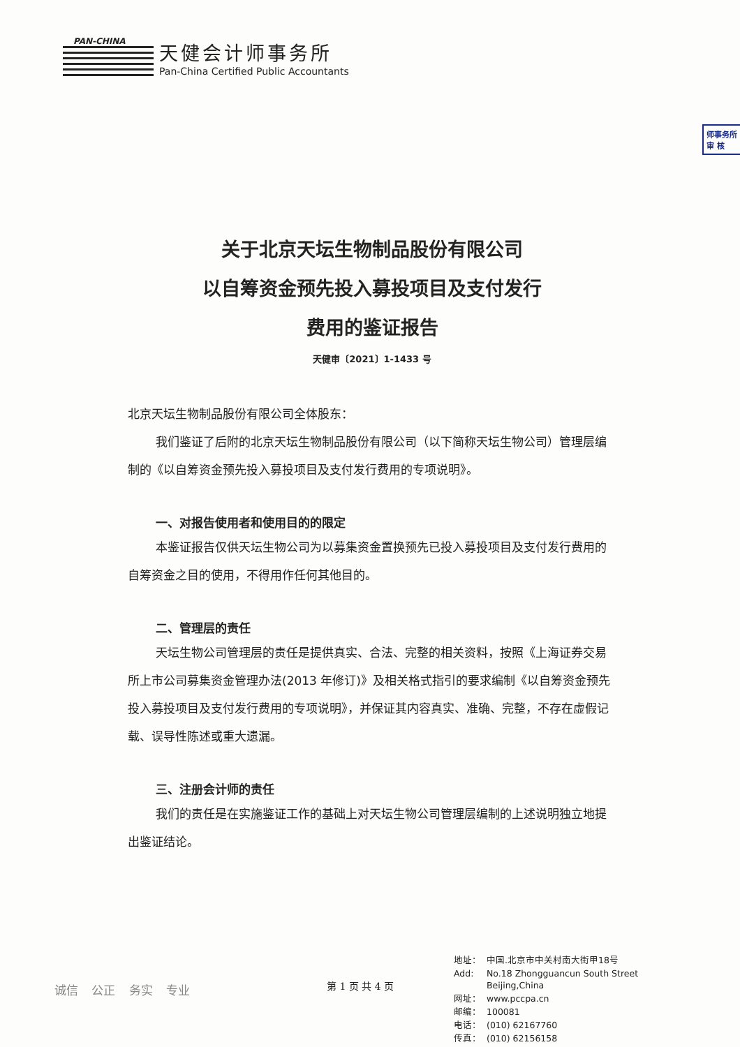PAN-CHINA
天健会计师事务所
Pan-China Certified Public Accountants
师事务所
审 核
关于北京天坛生物制品股份有限公司
以自筹资金预先投入募投项目及支付发行
费用的鉴证报告
天健审〔2021〕1-1433 号
北京天坛生物制品股份有限公司全体股东：
我们鉴证了后附的北京天坛生物制品股份有限公司（以下简称天坛生物公司）管理层编制的《以自筹资金预先投入募投项目及支付发行费用的专项说明》。
一、对报告使用者和使用目的的限定
本鉴证报告仅供天坛生物公司为以募集资金置换预先已投入募投项目及支付发行费用的自筹资金之目的使用，不得用作任何其他目的。
二、管理层的责任
天坛生物公司管理层的责任是提供真实、合法、完整的相关资料，按照《上海证券交易所上市公司募集资金管理办法(2013 年修订)》及相关格式指引的要求编制《以自筹资金预先投入募投项目及支付发行费用的专项说明》，并保证其内容真实、准确、完整，不存在虚假记载、误导性陈述或重大遗漏。
三、注册会计师的责任
我们的责任是在实施鉴证工作的基础上对天坛生物公司管理层编制的上述说明独立地提出鉴证结论。
诚信 公正 务实 专业
第 1 页 共 4 页
| 地址： | 中国.北京市中关村南大街甲18号 |
| Add: | No.18 Zhongguancun South Street Beijing,China |
| 网址： | www.pccpa.cn |
| 邮编： | 100081 |
| 电话： | (010) 62167760 |
| 传真： | (010) 62156158 |